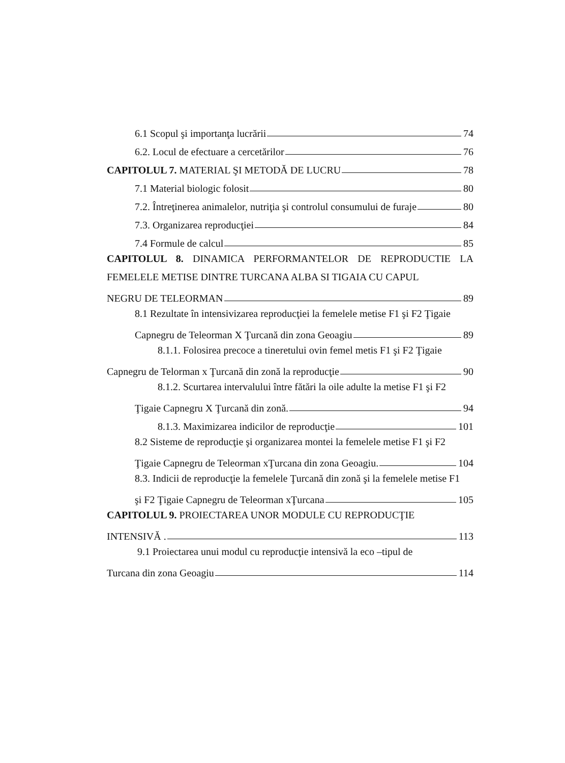6.1 Scopul şi importanţa lucrării 74
6.2. Locul de efectuare a cercetărilor 76
CAPITOLUL 7. MATERIAL ŞI METODĂ DE LUCRU 78
7.1 Material biologic folosit 80
7.2. Întreţinerea animalelor, nutriţia şi controlul consumului de furaje 80
7.3. Organizarea reproducţiei 84
7.4 Formule de calcul 85
CAPITOLUL 8. DINAMICA PERFORMANTELOR DE REPRODUCTIE LA FEMELELE METISE DINTRE TURCANA ALBA SI TIGAIA CU CAPUL
NEGRU DE TELEORMAN 89
8.1 Rezultate în intensivizarea reproducţiei la femelele metise F1 şi F2 Ţigaie
Capnegru de Teleorman X Ţurcană din zona Geoagiu 89
8.1.1. Folosirea precoce a tineretului ovin femel metis F1 şi F2 Ţigaie
Capnegru de Telorman x Ţurcană din zonă la reproducţie 90
8.1.2. Scurtarea intervalului între fătări la oile adulte la metise F1 şi F2
Ţigaie Capnegru X Ţurcană din zonă. 94
8.1.3. Maximizarea indicilor de reproducţie 101
8.2 Sisteme de reproducţie şi organizarea montei la femelele metise F1 şi F2
Ţigaie Capnegru de Teleorman xŢurcana din zona Geoagiu. 104
8.3. Indicii de reproducţie la femelele Ţurcană din zonă şi la femelele metise F1
şi F2 Ţigaie Capnegru de Teleorman xŢurcana 105
CAPITOLUL 9. PROIECTAREA UNOR MODULE CU REPRODUCŢIE
INTENSIVĂ . 113
9.1 Proiectarea unui modul cu reproducţie intensivă la eco –tipul de
Turcana din zona Geoagiu 114